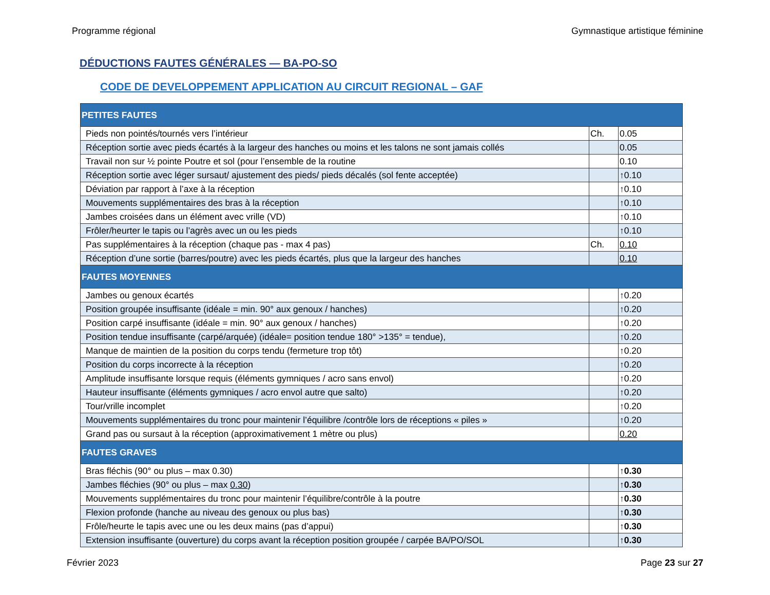Programme régional Gymnastique artistique féminine
DÉDUCTIONS FAUTES GÉNÉRALES — BA-PO-SO
CODE DE DEVELOPPEMENT APPLICATION AU CIRCUIT REGIONAL – GAF
| PETITES FAUTES | | |
| Pieds non pointés/tournés vers l’intérieur | Ch. | 0.05 |
| Réception sortie avec pieds écartés à la largeur des hanches ou moins et les talons ne sont jamais collés | | 0.05 |
| Travail non sur ½ pointe Poutre et sol (pour l’ensemble de la routine | | 0.10 |
| Réception sortie avec léger sursaut/ ajustement des pieds/ pieds décalés (sol fente acceptée) | | ↑0.10 |
| Déviation par rapport à l’axe à la réception | | ↑0.10 |
| Mouvements supplémentaires des bras à la réception | | ↑0.10 |
| Jambes croisées dans un élément avec vrille (VD) | | ↑0.10 |
| Frôler/heurter le tapis ou l’agrès avec un ou les pieds | | ↑0.10 |
| Pas supplémentaires à la réception (chaque pas - max 4 pas) | Ch. | 0.10 |
| Réception d’une sortie (barres/poutre) avec les pieds écartés, plus que la largeur des hanches | | 0.10 |
| FAUTES MOYENNES | | |
| Jambes ou genoux écartés | | ↑0.20 |
| Position groupée insuffisante (idéale = min. 90° aux genoux / hanches) | | ↑0.20 |
| Position carpé insuffisante (idéale = min. 90° aux genoux / hanches) | | ↑0.20 |
| Position tendue insuffisante (carpé/arquée) (idéale= position tendue 180° >135° = tendue), | | ↑0.20 |
| Manque de maintien de la position du corps tendu (fermeture trop tôt) | | ↑0.20 |
| Position du corps incorrecte à la réception | | ↑0.20 |
| Amplitude insuffisante lorsque requis (éléments gymniques / acro sans envol) | | ↑0.20 |
| Hauteur insuffisante (éléments gymniques / acro envol autre que salto) | | ↑0.20 |
| Tour/vrille incomplet | | ↑0.20 |
| Mouvements supplémentaires du tronc pour maintenir l’équilibre /contrôle lors de réceptions « piles » | | ↑0.20 |
| Grand pas ou sursaut à la réception (approximativement 1 mètre ou plus) | | 0.20 |
| FAUTES GRAVES | | |
| Bras fléchis (90° ou plus – max 0.30) | | ↑0.30 |
| Jambes fléchies (90° ou plus – max 0.30 ) | | ↑0.30 |
| Mouvements supplémentaires du tronc pour maintenir l’équilibre/contrôle à la poutre | | ↑0.30 |
| Flexion profonde (hanche au niveau des genoux ou plus bas) | | ↑0.30 |
| Frôle/heurte le tapis avec une ou les deux mains (pas d’appui) | | ↑0.30 |
| Extension insuffisante (ouverture) du corps avant la réception position groupée / carpée BA/PO/SOL | | ↑0.30 |
Février 2023 Page 23 sur 27